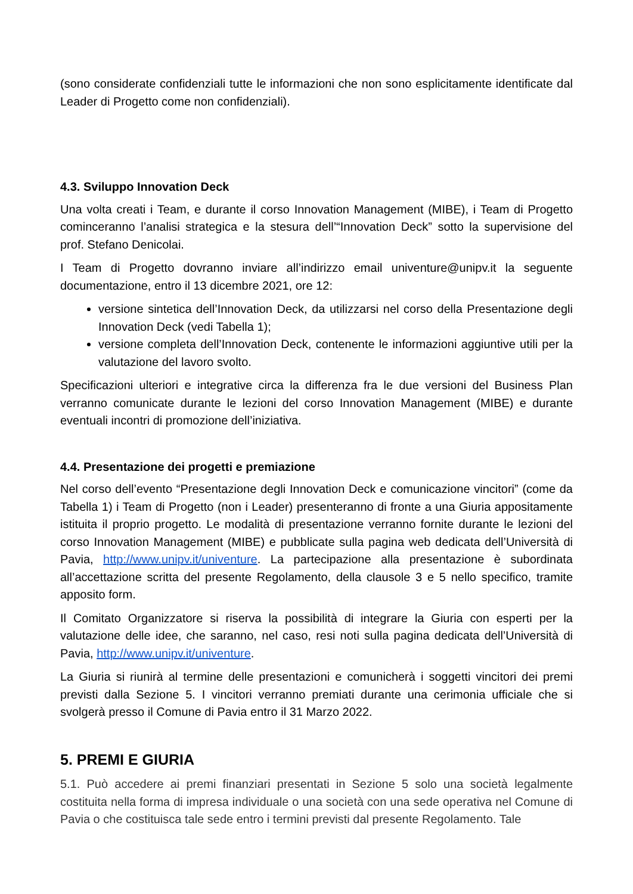(sono considerate confidenziali tutte le informazioni che non sono esplicitamente identificate dal Leader di Progetto come non confidenziali).
4.3. Sviluppo Innovation Deck
Una volta creati i Team, e durante il corso Innovation Management (MIBE), i Team di Progetto cominceranno l’analisi strategica e la stesura dell’“Innovation Deck” sotto la supervisione del prof. Stefano Denicolai.
I Team di Progetto dovranno inviare all’indirizzo email univenture@unipv.it la seguente documentazione, entro il 13 dicembre 2021, ore 12:
versione sintetica dell’Innovation Deck, da utilizzarsi nel corso della Presentazione degli Innovation Deck (vedi Tabella 1);
versione completa dell’Innovation Deck, contenente le informazioni aggiuntive utili per la valutazione del lavoro svolto.
Specificazioni ulteriori e integrative circa la differenza fra le due versioni del Business Plan verranno comunicate durante le lezioni del corso Innovation Management (MIBE) e durante eventuali incontri di promozione dell’iniziativa.
4.4. Presentazione dei progetti e premiazione
Nel corso dell’evento “Presentazione degli Innovation Deck e comunicazione vincitori” (come da Tabella 1) i Team di Progetto (non i Leader) presenteranno di fronte a una Giuria appositamente istituita il proprio progetto. Le modalità di presentazione verranno fornite durante le lezioni del corso Innovation Management (MIBE) e pubblicate sulla pagina web dedicata dell’Università di Pavia, http://www.unipv.it/univenture. La partecipazione alla presentazione è subordinata all’accettazione scritta del presente Regolamento, della clausole 3 e 5 nello specifico, tramite apposito form.
Il Comitato Organizzatore si riserva la possibilità di integrare la Giuria con esperti per la valutazione delle idee, che saranno, nel caso, resi noti sulla pagina dedicata dell’Università di Pavia, http://www.unipv.it/univenture.
La Giuria si riunirà al termine delle presentazioni e comunicherà i soggetti vincitori dei premi previsti dalla Sezione 5. I vincitori verranno premiati durante una cerimonia ufficiale che si svolgerà presso il Comune di Pavia entro il 31 Marzo 2022.
5. PREMI E GIURIA
5.1. Può accedere ai premi finanziari presentati in Sezione 5 solo una società legalmente costituita nella forma di impresa individuale o una società con una sede operativa nel Comune di Pavia o che costituisca tale sede entro i termini previsti dal presente Regolamento. Tale